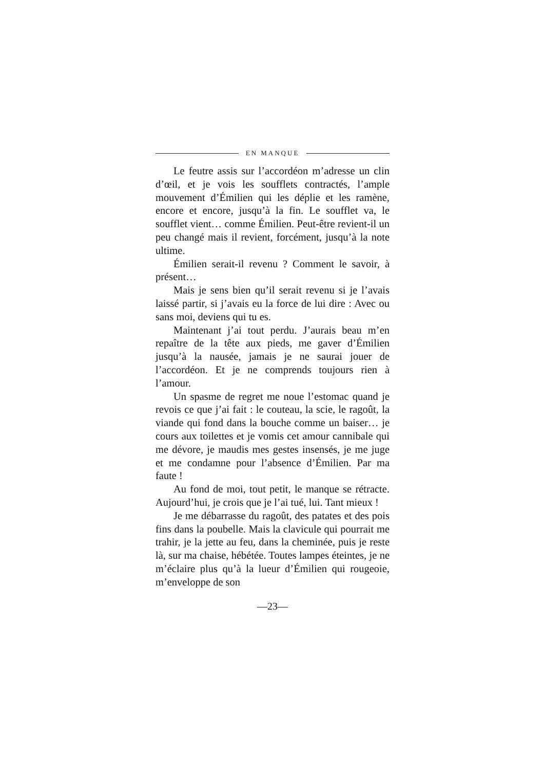EN MANQUE
Le feutre assis sur l’accordéon m’adresse un clin d’œil, et je vois les soufflets contractés, l’ample mouvement d’Émilien qui les déplie et les ramène, encore et encore, jusqu’à la fin. Le soufflet va, le soufflet vient… comme Émilien. Peut-être revient-il un peu changé mais il revient, forcément, jusqu’à la note ultime.
Émilien serait-il revenu ? Comment le savoir, à présent…
Mais je sens bien qu’il serait revenu si je l’avais laissé partir, si j’avais eu la force de lui dire : Avec ou sans moi, deviens qui tu es.
Maintenant j’ai tout perdu. J’aurais beau m’en repaître de la tête aux pieds, me gaver d’Émilien jusqu’à la nausée, jamais je ne saurai jouer de l’accordéon. Et je ne comprends toujours rien à l’amour.
Un spasme de regret me noue l’estomac quand je revois ce que j’ai fait : le couteau, la scie, le ragoût, la viande qui fond dans la bouche comme un baiser… je cours aux toilettes et je vomis cet amour cannibale qui me dévore, je maudis mes gestes insensés, je me juge et me condamne pour l’absence d’Émilien. Par ma faute !
Au fond de moi, tout petit, le manque se rétracte. Aujourd’hui, je crois que je l’ai tué, lui. Tant mieux !
Je me débarrasse du ragoût, des patates et des pois fins dans la poubelle. Mais la clavicule qui pourrait me trahir, je la jette au feu, dans la cheminée, puis je reste là, sur ma chaise, hébétée. Toutes lampes éteintes, je ne m’éclaire plus qu’à la lueur d’Émilien qui rougeoie, m’enveloppe de son
—23—